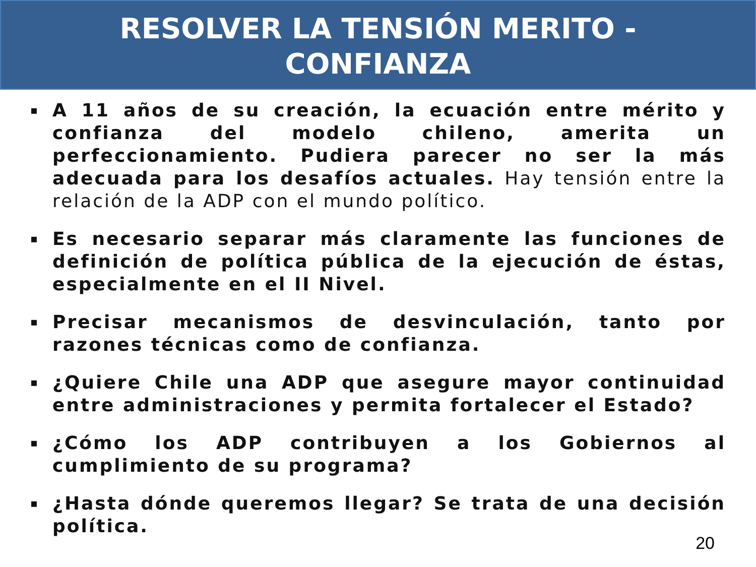RESOLVER LA TENSIÓN MERITO -
CONFIANZA
▪ A 11 años de su creación, la ecuación entre mérito y confianza del modelo chileno, amerita un perfeccionamiento. Pudiera parecer no ser la más adecuada para los desafíos actuales. Hay tensión entre la relación de la ADP con el mundo político.
▪ Es necesario separar más claramente las funciones de definición de política pública de la ejecución de éstas, especialmente en el II Nivel.
▪ Precisar mecanismos de desvinculación, tanto por razones técnicas como de confianza.
▪ ¿Quiere Chile una ADP que asegure mayor continuidad entre administraciones y permita fortalecer el Estado?
▪ ¿Cómo los ADP contribuyen a los Gobiernos al cumplimiento de su programa?
▪ ¿Hasta dónde queremos llegar? Se trata de una decisión política.
20